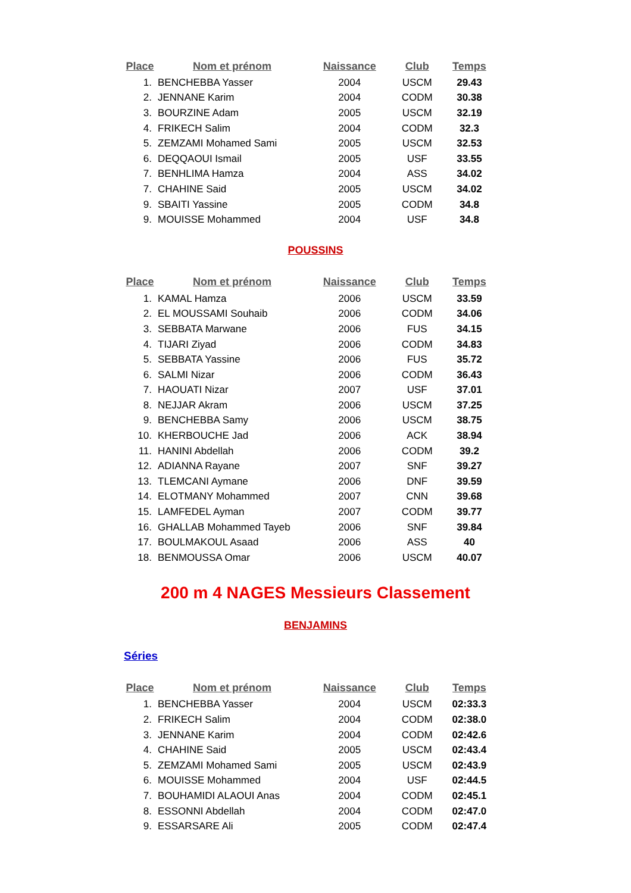| Place | Nom et prénom | Naissance | Club | Temps |
| --- | --- | --- | --- | --- |
| 1. | BENCHEBBA Yasser | 2004 | USCM | 29.43 |
| 2. | JENNANE Karim | 2004 | CODM | 30.38 |
| 3. | BOURZINE Adam | 2005 | USCM | 32.19 |
| 4. | FRIKECH Salim | 2004 | CODM | 32.3 |
| 5. | ZEMZAMI Mohamed Sami | 2005 | USCM | 32.53 |
| 6. | DEQQAOUI Ismail | 2005 | USF | 33.55 |
| 7. | BENHLIMA Hamza | 2004 | ASS | 34.02 |
| 7. | CHAHINE Said | 2005 | USCM | 34.02 |
| 9. | SBAITI Yassine | 2005 | CODM | 34.8 |
| 9. | MOUISSE Mohammed | 2004 | USF | 34.8 |
POUSSINS
| Place | Nom et prénom | Naissance | Club | Temps |
| --- | --- | --- | --- | --- |
| 1. | KAMAL Hamza | 2006 | USCM | 33.59 |
| 2. | EL MOUSSAMI Souhaib | 2006 | CODM | 34.06 |
| 3. | SEBBATA Marwane | 2006 | FUS | 34.15 |
| 4. | TIJARI Ziyad | 2006 | CODM | 34.83 |
| 5. | SEBBATA Yassine | 2006 | FUS | 35.72 |
| 6. | SALMI Nizar | 2006 | CODM | 36.43 |
| 7. | HAOUATI Nizar | 2007 | USF | 37.01 |
| 8. | NEJJAR Akram | 2006 | USCM | 37.25 |
| 9. | BENCHEBBA Samy | 2006 | USCM | 38.75 |
| 10. | KHERBOUCHE Jad | 2006 | ACK | 38.94 |
| 11. | HANINI Abdellah | 2006 | CODM | 39.2 |
| 12. | ADIANNA Rayane | 2007 | SNF | 39.27 |
| 13. | TLEMCANI Aymane | 2006 | DNF | 39.59 |
| 14. | ELOTMANY Mohammed | 2007 | CNN | 39.68 |
| 15. | LAMFEDEL Ayman | 2007 | CODM | 39.77 |
| 16. | GHALLAB Mohammed Tayeb | 2006 | SNF | 39.84 |
| 17. | BOULMAKOUL Asaad | 2006 | ASS | 40 |
| 18. | BENMOUSSA Omar | 2006 | USCM | 40.07 |
200 m 4 NAGES Messieurs Classement
BENJAMINS
Séries
| Place | Nom et prénom | Naissance | Club | Temps |
| --- | --- | --- | --- | --- |
| 1. | BENCHEBBA Yasser | 2004 | USCM | 02:33.3 |
| 2. | FRIKECH Salim | 2004 | CODM | 02:38.0 |
| 3. | JENNANE Karim | 2004 | CODM | 02:42.6 |
| 4. | CHAHINE Said | 2005 | USCM | 02:43.4 |
| 5. | ZEMZAMI Mohamed Sami | 2005 | USCM | 02:43.9 |
| 6. | MOUISSE Mohammed | 2004 | USF | 02:44.5 |
| 7. | BOUHAMIDI ALAOUI Anas | 2004 | CODM | 02:45.1 |
| 8. | ESSONNI Abdellah | 2004 | CODM | 02:47.0 |
| 9. | ESSARSARE Ali | 2005 | CODM | 02:47.4 |